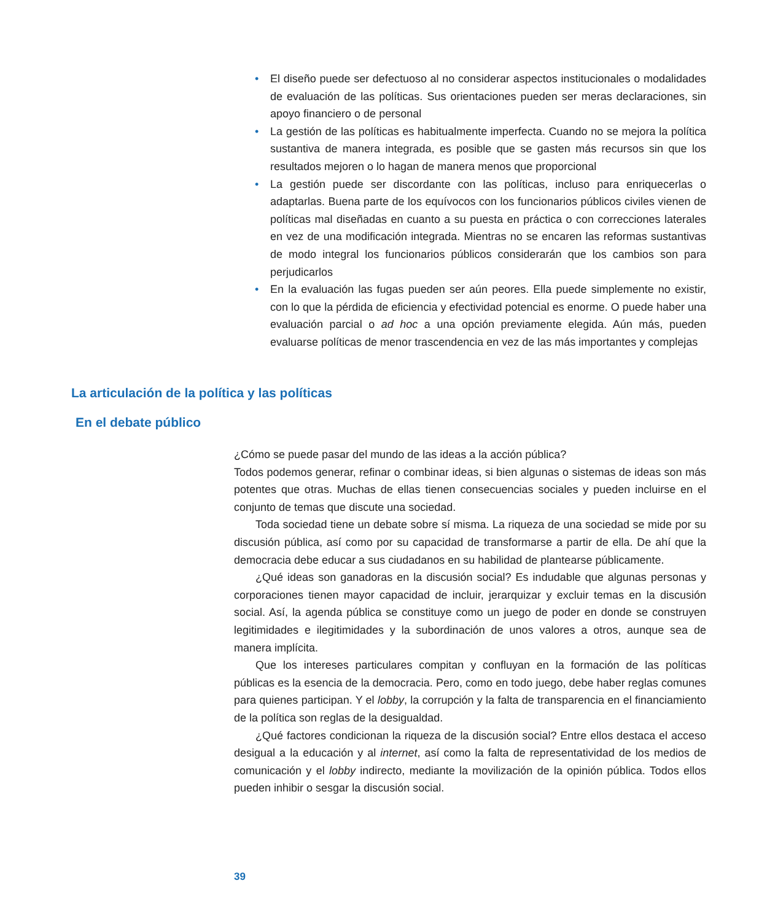• El diseño puede ser defectuoso al no considerar aspectos institucionales o modalidades de evaluación de las políticas. Sus orientaciones pueden ser meras declaraciones, sin apoyo financiero o de personal
• La gestión de las políticas es habitualmente imperfecta. Cuando no se mejora la política sustantiva de manera integrada, es posible que se gasten más recursos sin que los resultados mejoren o lo hagan de manera menos que proporcional
• La gestión puede ser discordante con las políticas, incluso para enriquecerlas o adaptarlas. Buena parte de los equívocos con los funcionarios públicos civiles vienen de políticas mal diseñadas en cuanto a su puesta en práctica o con correcciones laterales en vez de una modificación integrada. Mientras no se encaren las reformas sustantivas de modo integral los funcionarios públicos considerarán que los cambios son para perjudicarlos
• En la evaluación las fugas pueden ser aún peores. Ella puede simplemente no existir, con lo que la pérdida de eficiencia y efectividad potencial es enorme. O puede haber una evaluación parcial o ad hoc a una opción previamente elegida. Aún más, pueden evaluarse políticas de menor trascendencia en vez de las más importantes y complejas
La articulación de la política y las políticas
En el debate público
¿Cómo se puede pasar del mundo de las ideas a la acción pública?
Todos podemos generar, refinar o combinar ideas, si bien algunas o sistemas de ideas son más potentes que otras. Muchas de ellas tienen consecuencias sociales y pueden incluirse en el conjunto de temas que discute una sociedad.
Toda sociedad tiene un debate sobre sí misma. La riqueza de una sociedad se mide por su discusión pública, así como por su capacidad de transformarse a partir de ella. De ahí que la democracia debe educar a sus ciudadanos en su habilidad de plantearse públicamente.
¿Qué ideas son ganadoras en la discusión social? Es indudable que algunas personas y corporaciones tienen mayor capacidad de incluir, jerarquizar y excluir temas en la discusión social. Así, la agenda pública se constituye como un juego de poder en donde se construyen legitimidades e ilegitimidades y la subordinación de unos valores a otros, aunque sea de manera implícita.
Que los intereses particulares compitan y confluyan en la formación de las políticas públicas es la esencia de la democracia. Pero, como en todo juego, debe haber reglas comunes para quienes participan. Y el lobby, la corrupción y la falta de transparencia en el financiamiento de la política son reglas de la desigualdad.
¿Qué factores condicionan la riqueza de la discusión social? Entre ellos destaca el acceso desigual a la educación y al internet, así como la falta de representatividad de los medios de comunicación y el lobby indirecto, mediante la movilización de la opinión pública. Todos ellos pueden inhibir o sesgar la discusión social.
39